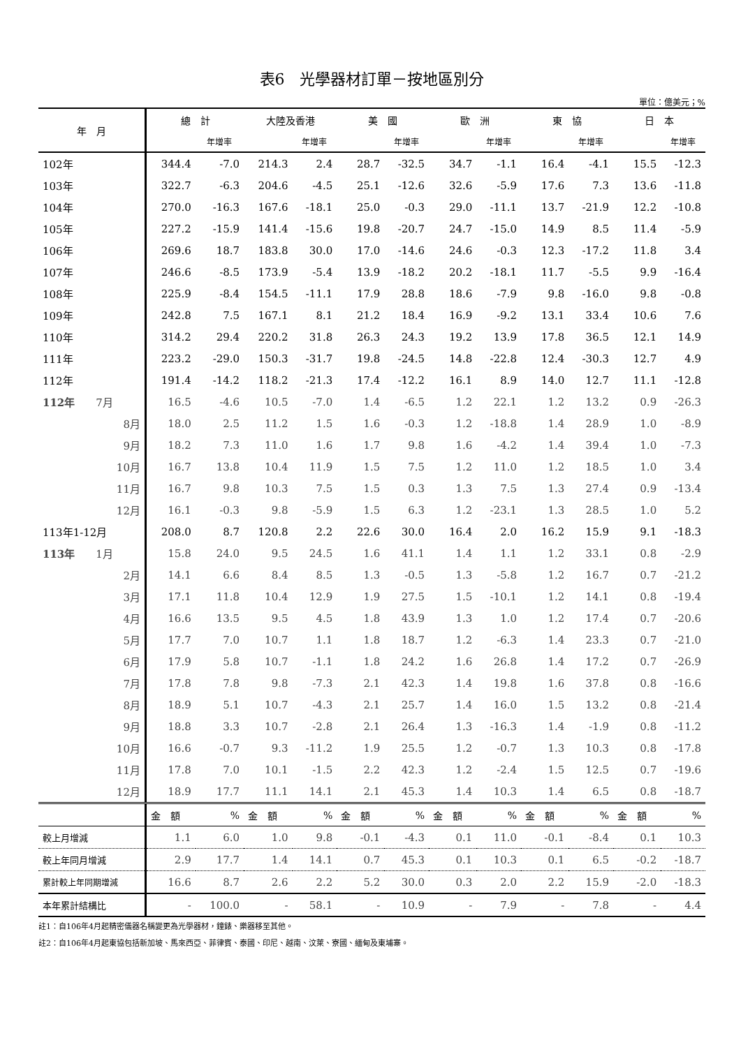表6　光學器材訂單－按地區別分
單位：億美元；%
| 年 月 | 總 計 | | 大陸及香港 | | 美 國 | | 歐 洲 | | 東 協 | | 日 本 | |
| --- | --- | --- | --- | --- | --- | --- | --- | --- | --- | --- | --- | --- |
| | | 年增率 | | 年增率 | | 年增率 | | 年增率 | | 年增率 | | 年增率 |
| 102年 | 344.4 | -7.0 | 214.3 | 2.4 | 28.7 | -32.5 | 34.7 | -1.1 | 16.4 | -4.1 | 15.5 | -12.3 |
| 103年 | 322.7 | -6.3 | 204.6 | -4.5 | 25.1 | -12.6 | 32.6 | -5.9 | 17.6 | 7.3 | 13.6 | -11.8 |
| 104年 | 270.0 | -16.3 | 167.6 | -18.1 | 25.0 | -0.3 | 29.0 | -11.1 | 13.7 | -21.9 | 12.2 | -10.8 |
| 105年 | 227.2 | -15.9 | 141.4 | -15.6 | 19.8 | -20.7 | 24.7 | -15.0 | 14.9 | 8.5 | 11.4 | -5.9 |
| 106年 | 269.6 | 18.7 | 183.8 | 30.0 | 17.0 | -14.6 | 24.6 | -0.3 | 12.3 | -17.2 | 11.8 | 3.4 |
| 107年 | 246.6 | -8.5 | 173.9 | -5.4 | 13.9 | -18.2 | 20.2 | -18.1 | 11.7 | -5.5 | 9.9 | -16.4 |
| 108年 | 225.9 | -8.4 | 154.5 | -11.1 | 17.9 | 28.8 | 18.6 | -7.9 | 9.8 | -16.0 | 9.8 | -0.8 |
| 109年 | 242.8 | 7.5 | 167.1 | 8.1 | 21.2 | 18.4 | 16.9 | -9.2 | 13.1 | 33.4 | 10.6 | 7.6 |
| 110年 | 314.2 | 29.4 | 220.2 | 31.8 | 26.3 | 24.3 | 19.2 | 13.9 | 17.8 | 36.5 | 12.1 | 14.9 |
| 111年 | 223.2 | -29.0 | 150.3 | -31.7 | 19.8 | -24.5 | 14.8 | -22.8 | 12.4 | -30.3 | 12.7 | 4.9 |
| 112年 | 191.4 | -14.2 | 118.2 | -21.3 | 17.4 | -12.2 | 16.1 | 8.9 | 14.0 | 12.7 | 11.1 | -12.8 |
| 112年 7月 | 16.5 | -4.6 | 10.5 | -7.0 | 1.4 | -6.5 | 1.2 | 22.1 | 1.2 | 13.2 | 0.9 | -26.3 |
| 8月 | 18.0 | 2.5 | 11.2 | 1.5 | 1.6 | -0.3 | 1.2 | -18.8 | 1.4 | 28.9 | 1.0 | -8.9 |
| 9月 | 18.2 | 7.3 | 11.0 | 1.6 | 1.7 | 9.8 | 1.6 | -4.2 | 1.4 | 39.4 | 1.0 | -7.3 |
| 10月 | 16.7 | 13.8 | 10.4 | 11.9 | 1.5 | 7.5 | 1.2 | 11.0 | 1.2 | 18.5 | 1.0 | 3.4 |
| 11月 | 16.7 | 9.8 | 10.3 | 7.5 | 1.5 | 0.3 | 1.3 | 7.5 | 1.3 | 27.4 | 0.9 | -13.4 |
| 12月 | 16.1 | -0.3 | 9.8 | -5.9 | 1.5 | 6.3 | 1.2 | -23.1 | 1.3 | 28.5 | 1.0 | 5.2 |
| 113年1-12月 | 208.0 | 8.7 | 120.8 | 2.2 | 22.6 | 30.0 | 16.4 | 2.0 | 16.2 | 15.9 | 9.1 | -18.3 |
| 113年 1月 | 15.8 | 24.0 | 9.5 | 24.5 | 1.6 | 41.1 | 1.4 | 1.1 | 1.2 | 33.1 | 0.8 | -2.9 |
| 2月 | 14.1 | 6.6 | 8.4 | 8.5 | 1.3 | -0.5 | 1.3 | -5.8 | 1.2 | 16.7 | 0.7 | -21.2 |
| 3月 | 17.1 | 11.8 | 10.4 | 12.9 | 1.9 | 27.5 | 1.5 | -10.1 | 1.2 | 14.1 | 0.8 | -19.4 |
| 4月 | 16.6 | 13.5 | 9.5 | 4.5 | 1.8 | 43.9 | 1.3 | 1.0 | 1.2 | 17.4 | 0.7 | -20.6 |
| 5月 | 17.7 | 7.0 | 10.7 | 1.1 | 1.8 | 18.7 | 1.2 | -6.3 | 1.4 | 23.3 | 0.7 | -21.0 |
| 6月 | 17.9 | 5.8 | 10.7 | -1.1 | 1.8 | 24.2 | 1.6 | 26.8 | 1.4 | 17.2 | 0.7 | -26.9 |
| 7月 | 17.8 | 7.8 | 9.8 | -7.3 | 2.1 | 42.3 | 1.4 | 19.8 | 1.6 | 37.8 | 0.8 | -16.6 |
| 8月 | 18.9 | 5.1 | 10.7 | -4.3 | 2.1 | 25.7 | 1.4 | 16.0 | 1.5 | 13.2 | 0.8 | -21.4 |
| 9月 | 18.8 | 3.3 | 10.7 | -2.8 | 2.1 | 26.4 | 1.3 | -16.3 | 1.4 | -1.9 | 0.8 | -11.2 |
| 10月 | 16.6 | -0.7 | 9.3 | -11.2 | 1.9 | 25.5 | 1.2 | -0.7 | 1.3 | 10.3 | 0.8 | -17.8 |
| 11月 | 17.8 | 7.0 | 10.1 | -1.5 | 2.2 | 42.3 | 1.2 | -2.4 | 1.5 | 12.5 | 0.7 | -19.6 |
| 12月 | 18.9 | 17.7 | 11.1 | 14.1 | 2.1 | 45.3 | 1.4 | 10.3 | 1.4 | 6.5 | 0.8 | -18.7 |
| | 金 額 | % | 金 額 | % | 金 額 | % | 金 額 | % | 金 額 | % | 金 額 | % |
| 較上月增減 | 1.1 | 6.0 | 1.0 | 9.8 | -0.1 | -4.3 | 0.1 | 11.0 | -0.1 | -8.4 | 0.1 | 10.3 |
| 較上年同月增減 | 2.9 | 17.7 | 1.4 | 14.1 | 0.7 | 45.3 | 0.1 | 10.3 | 0.1 | 6.5 | -0.2 | -18.7 |
| 累計較上年同期增減 | 16.6 | 8.7 | 2.6 | 2.2 | 5.2 | 30.0 | 0.3 | 2.0 | 2.2 | 15.9 | -2.0 | -18.3 |
| 本年累計結構比 | - | 100.0 | - | 58.1 | - | 10.9 | - | 7.9 | - | 7.8 | - | 4.4 |
註1：自106年4月起精密儀器名稱變更為光學器材，鐘錶、樂器移至其他。
註2：自106年4月起東協包括新加坡、馬來西亞、菲律賓、泰國、印尼、越南、汶萊、寮國、緬甸及東埔寨。